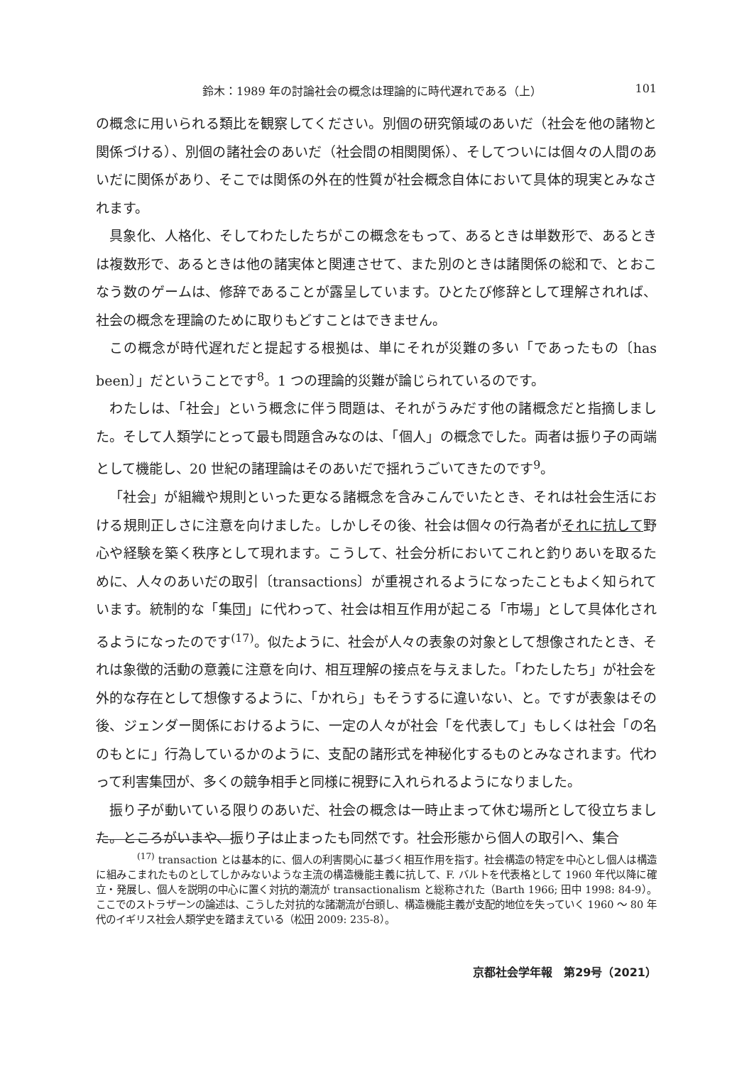鈴木：1989 年の討論社会の概念は理論的に時代遅れである（上） 101
の概念に用いられる類比を観察してください。別個の研究領域のあいだ（社会を他の諸物と関係づける）、別個の諸社会のあいだ（社会間の相関関係）、そしてついには個々の人間のあいだに関係があり、そこでは関係の外在的性質が社会概念自体において具体的現実とみなされます。
具象化、人格化、そしてわたしたちがこの概念をもって、あるときは単数形で、あるときは複数形で、あるときは他の諸実体と関連させて、また別のときは諸関係の総和で、とおこなう数のゲームは、修辞であることが露呈しています。ひとたび修辞として理解されれば、社会の概念を理論のために取りもどすことはできません。
この概念が時代遅れだと提起する根拠は、単にそれが災難の多い「であったもの〔has been〕」だということです<sup>8</sup>。1 つの理論的災難が論じられているのです。
わたしは、「社会」という概念に伴う問題は、それがうみだす他の諸概念だと指摘しました。そして人類学にとって最も問題含みなのは、「個人」の概念でした。両者は振り子の両端として機能し、20 世紀の諸理論はそのあいだで揺れうごいてきたのです<sup>9</sup>。
「社会」が組織や規則といった更なる諸概念を含みこんでいたとき、それは社会生活における規則正しさに注意を向けました。しかしその後、社会は個々の行為者がそれに抗して野心や経験を築く秩序として現れます。こうして、社会分析においてこれと釣りあいを取るために、人々のあいだの取引〔transactions〕が重視されるようになったこともよく知られています。統制的な「集団」に代わって、社会は相互作用が起こる「市場」として具体化されるようになったのです<sup>(17)</sup>。似たように、社会が人々の表象の対象として想像されたとき、それは象徴的活動の意義に注意を向け、相互理解の接点を与えました。「わたしたち」が社会を外的な存在として想像するように、「かれら」もそうするに違いない、と。ですが表象はその後、ジェンダー関係におけるように、一定の人々が社会「を代表して」もしくは社会「の名のもとに」行為しているかのように、支配の諸形式を神秘化するものとみなされます。代わって利害集団が、多くの競争相手と同様に視野に入れられるようになりました。
振り子が動いている限りのあいだ、社会の概念は一時止まって休む場所として役立ちました。ところがいまや、振り子は止まったも同然です。社会形態から個人の取引へ、集合
<sup>(17)</sup> transaction とは基本的に、個人の利害関心に基づく相互作用を指す。社会構造の特定を中心とし個人は構造に組みこまれたものとしてしかみないような主流の構造機能主義に抗して、F. バルトを代表格として 1960 年代以降に確立・発展し、個人を説明の中心に置く対抗的潮流が transactionalism と総称された（Barth 1966; 田中 1998: 84-9）。ここでのストラザーンの論述は、こうした対抗的な諸潮流が台頭し、構造機能主義が支配的地位を失っていく 1960 ～ 80 年代のイギリス社会人類学史を踏まえている（松田 2009: 235-8）。
京都社会学年報　第29号（2021）